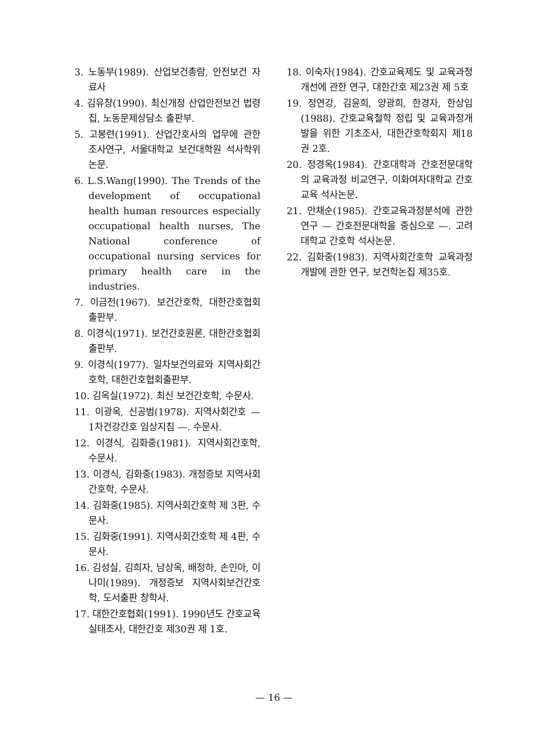3. 노동부(1989). 산업보건총람, 안전보건 자료사
4. 김유창(1990). 최신개정 산업안전보건 법령집, 노동문제상담소 출판부.
5. 고봉련(1991). 산업간호사의 업무에 관한 조사연구, 서울대학교 보건대학원 석사학위논문.
6. L.S.Wang(1990). The Trends of the development of occupational health human resources especially occupational health nurses, The National conference of occupational nursing services for primary health care in the industries.
7. 이금전(1967). 보건간호학, 대한간호협회 출판부.
8. 이경식(1971). 보건간호원론, 대한간호협회 출판부.
9. 이경식(1977). 일차보건의료와 지역사회간호학, 대한간호협회출판부.
10. 김옥실(1972). 최신 보건간호학, 수문사.
11. 이광옥, 신공범(1978). 지역사회간호 — 1차건강간호 임상지침 —. 수문사.
12. 이경식, 김화중(1981). 지역사회간호학, 수문사.
13. 이경식, 김화중(1983). 개정증보 지역사회간호학, 수문사.
14. 김화중(1985). 지역사회간호학 제 3판, 수문사.
15. 김화중(1991). 지역사회간호학 제 4판, 수문사.
16. 김성실, 김희자, 남상옥, 배정하, 손인아, 이나미(1989). 개정증보 지역사회보건간호학, 도서출판 창학사.
17. 대한간호협회(1991). 1990년도 간호교육실태조사, 대한간호 제30권 제 1호.
18. 이숙자(1984). 간호교육제도 및 교육과정개선에 관한 연구, 대한간호 제23권 제 5호
19. 정연강, 김윤희, 양광희, 한경자, 한상임(1988). 간호교육철학 정립 및 교육과정개발을 위한 기초조사, 대한간호학회지 제18권 2호.
20. 정경옥(1984). 간호대학과 간호전문대학의 교육과정 비교연구, 이화여자대학교 간호교육 석사논문.
21. 안채순(1985). 간호교육과정분석에 관한 연구 — 간호전문대학을 중심으로 —. 고려대학교 간호학 석사논문.
22. 김화중(1983). 지역사회간호학 교육과정 개발에 관한 연구, 보건학논집 제35호.
— 16 —